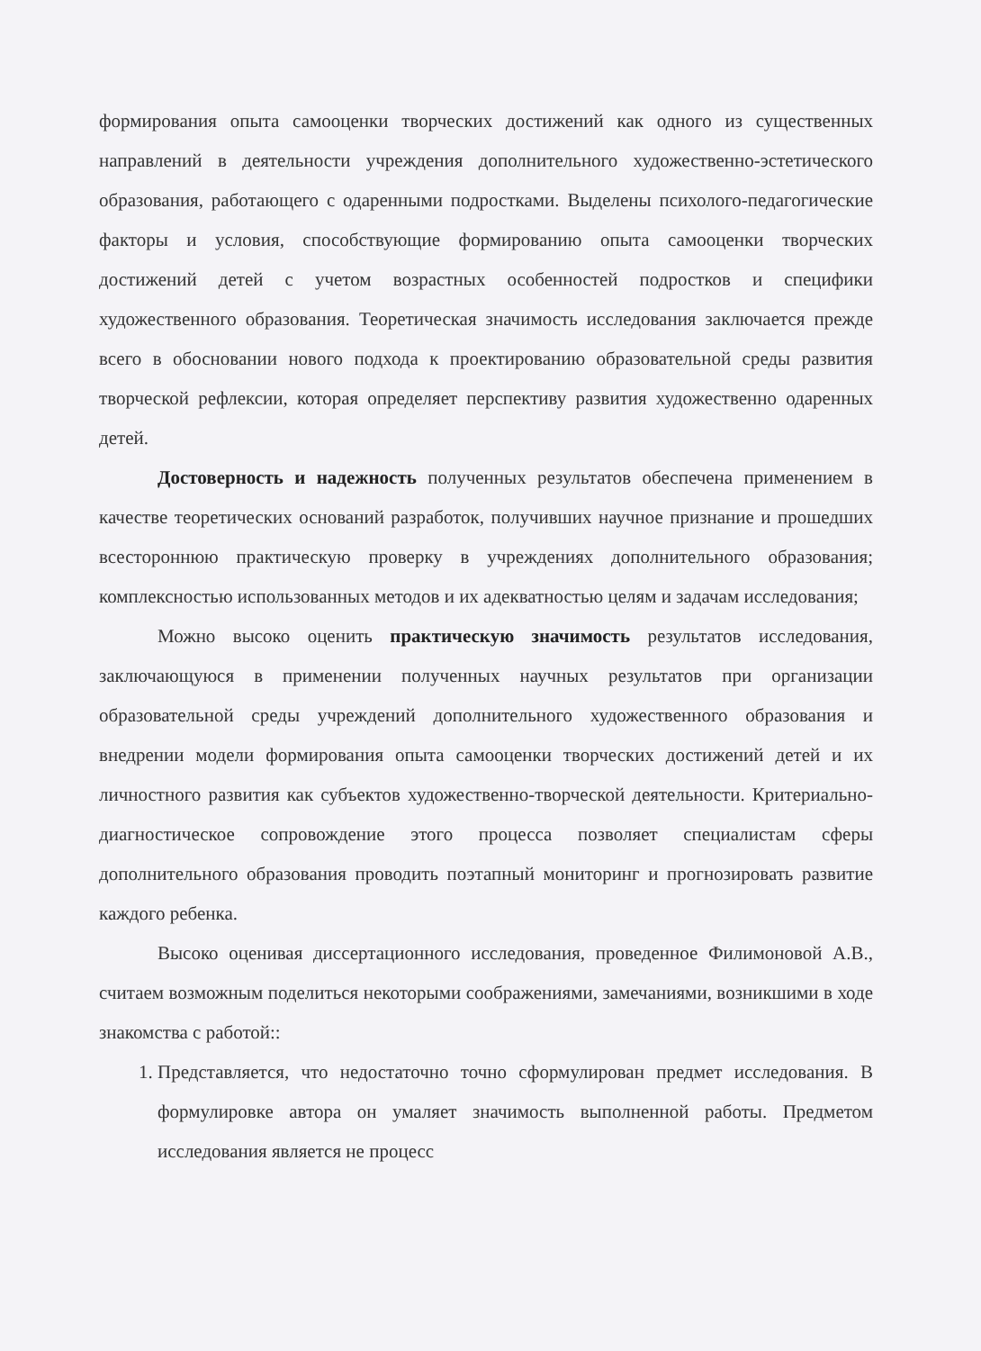формирования опыта самооценки творческих достижений как одного из существенных направлений в деятельности учреждения дополнительного художественно-эстетического образования, работающего с одаренными подростками. Выделены психолого-педагогические факторы и условия, способствующие формированию опыта самооценки творческих достижений детей с учетом возрастных особенностей подростков и специфики художественного образования. Теоретическая значимость исследования заключается прежде всего в обосновании нового подхода к проектированию образовательной среды развития творческой рефлексии, которая определяет перспективу развития художественно одаренных детей.
Достоверность и надежность полученных результатов обеспечена применением в качестве теоретических оснований разработок, получивших научное признание и прошедших всестороннюю практическую проверку в учреждениях дополнительного образования; комплексностью использованных методов и их адекватностью целям и задачам исследования;
Можно высоко оценить практическую значимость результатов исследования, заключающуюся в применении полученных научных результатов при организации образовательной среды учреждений дополнительного художественного образования и внедрении модели формирования опыта самооценки творческих достижений детей и их личностного развития как субъектов художественно-творческой деятельности. Критериально-диагностическое сопровождение этого процесса позволяет специалистам сферы дополнительного образования проводить поэтапный мониторинг и прогнозировать развитие каждого ребенка.
Высоко оценивая диссертационного исследования, проведенное Филимоновой А.В., считаем возможным поделиться некоторыми соображениями, замечаниями, возникшими в ходе знакомства с работой::
1. Представляется, что недостаточно точно сформулирован предмет исследования. В формулировке автора он умаляет значимость выполненной работы. Предметом исследования является не процесс